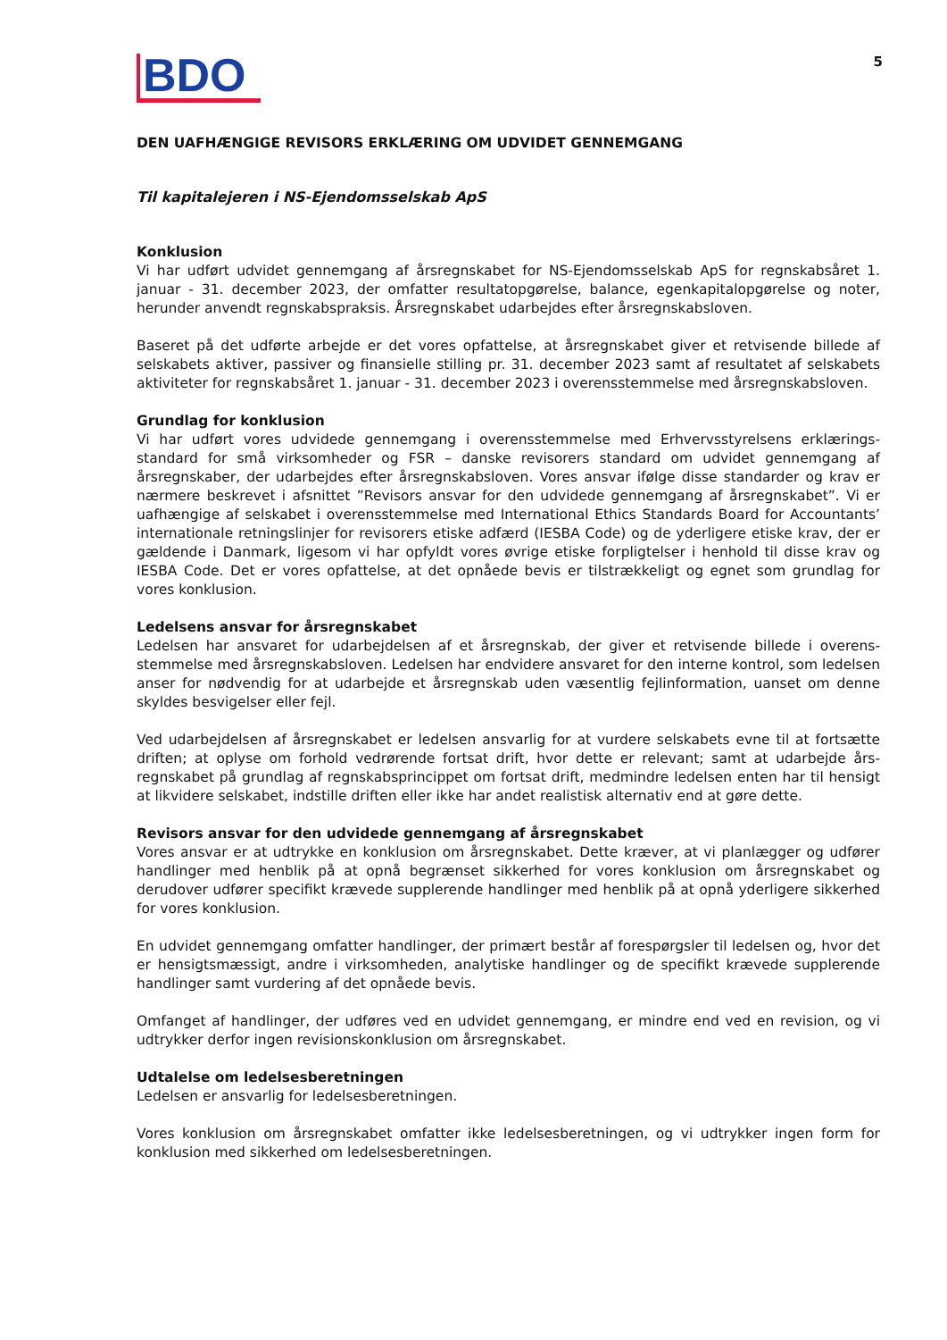BDO
5
DEN UAFHÆNGIGE REVISORS ERKLÆRING OM UDVIDET GENNEMGANG
Til kapitalejeren i NS-Ejendomsselskab ApS
Konklusion
Vi har udført udvidet gennemgang af årsregnskabet for NS-Ejendomsselskab ApS for regnskabsåret 1. januar - 31. december 2023, der omfatter resultatopgørelse, balance, egenkapitalopgørelse og noter, herunder anvendt regnskabspraksis. Årsregnskabet udarbejdes efter årsregnskabsloven.
Baseret på det udførte arbejde er det vores opfattelse, at årsregnskabet giver et retvisende billede af selskabets aktiver, passiver og finansielle stilling pr. 31. december 2023 samt af resultatet af selskabets aktiviteter for regnskabsåret 1. januar - 31. december 2023 i overensstemmelse med årsregnskabsloven.
Grundlag for konklusion
Vi har udført vores udvidede gennemgang i overensstemmelse med Erhvervsstyrelsens erklærings-standard for små virksomheder og FSR – danske revisorers standard om udvidet gennemgang af årsregnskaber, der udarbejdes efter årsregnskabsloven. Vores ansvar ifølge disse standarder og krav er nærmere beskrevet i afsnittet ”Revisors ansvar for den udvidede gennemgang af årsregnskabet”. Vi er uafhængige af selskabet i overensstemmelse med International Ethics Standards Board for Accountants’ internationale retningslinjer for revisorers etiske adfærd (IESBA Code) og de yderligere etiske krav, der er gældende i Danmark, ligesom vi har opfyldt vores øvrige etiske forpligtelser i henhold til disse krav og IESBA Code. Det er vores opfattelse, at det opnåede bevis er tilstrækkeligt og egnet som grundlag for vores konklusion.
Ledelsens ansvar for årsregnskabet
Ledelsen har ansvaret for udarbejdelsen af et årsregnskab, der giver et retvisende billede i overens-stemmelse med årsregnskabsloven. Ledelsen har endvidere ansvaret for den interne kontrol, som ledelsen anser for nødvendig for at udarbejde et årsregnskab uden væsentlig fejlinformation, uanset om denne skyldes besvigelser eller fejl.
Ved udarbejdelsen af årsregnskabet er ledelsen ansvarlig for at vurdere selskabets evne til at fortsætte driften; at oplyse om forhold vedrørende fortsat drift, hvor dette er relevant; samt at udarbejde års-regnskabet på grundlag af regnskabsprincippet om fortsat drift, medmindre ledelsen enten har til hensigt at likvidere selskabet, indstille driften eller ikke har andet realistisk alternativ end at gøre dette.
Revisors ansvar for den udvidede gennemgang af årsregnskabet
Vores ansvar er at udtrykke en konklusion om årsregnskabet. Dette kræver, at vi planlægger og udfører handlinger med henblik på at opnå begrænset sikkerhed for vores konklusion om årsregnskabet og derudover udfører specifikt krævede supplerende handlinger med henblik på at opnå yderligere sikkerhed for vores konklusion.
En udvidet gennemgang omfatter handlinger, der primært består af forespørgsler til ledelsen og, hvor det er hensigtsmæssigt, andre i virksomheden, analytiske handlinger og de specifikt krævede supplerende handlinger samt vurdering af det opnåede bevis.
Omfanget af handlinger, der udføres ved en udvidet gennemgang, er mindre end ved en revision, og vi udtrykker derfor ingen revisionskonklusion om årsregnskabet.
Udtalelse om ledelsesberetningen
Ledelsen er ansvarlig for ledelsesberetningen.
Vores konklusion om årsregnskabet omfatter ikke ledelsesberetningen, og vi udtrykker ingen form for konklusion med sikkerhed om ledelsesberetningen.